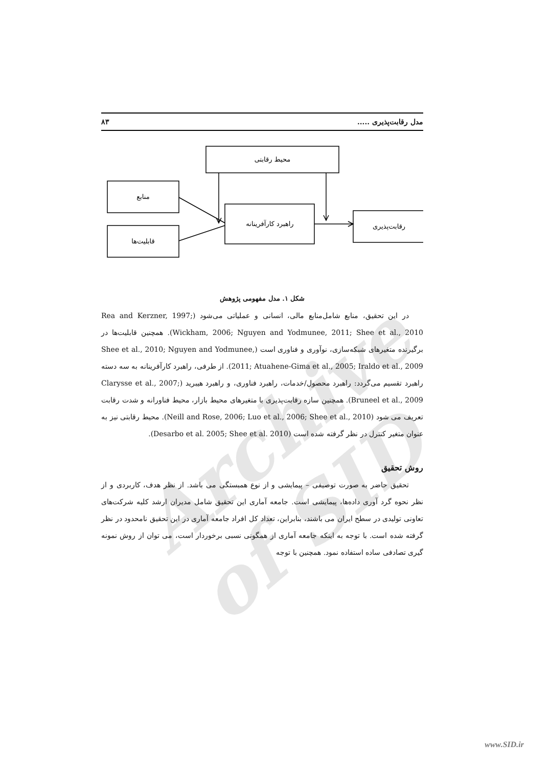Archive of SID
مدل رقابت‌پذیری ..... ۸۳
محیط رقابتی
منابع
قابلیت‌ها
راهبرد کارآفرینانه
رقابت‌پذیری
شکل ۱. مدل مفهومی پژوهش
در این تحقیق، منابع شامل‌منابع مالی، انسانی و عملیاتی می‌شود (Rea and Kerzner, 1997; Wickham, 2006; Nguyen and Yodmunee, 2011; Shee et al., 2010). همچنین قابلیت‌ها در برگیرنده متغیرهای شبکه‌سازی، نوآوری و فناوری است (Shee et al., 2010; Nguyen and Yodmunee, 2011; Atuahene-Gima et al., 2005; Iraldo et al., 2009). از طرفی، راهبرد کارآفرینانه به سه دسته راهبرد تقسیم می‌گردد: راهبرد محصول/خدمات، راهبرد فناوری، و راهبرد هیبرید (Clarysse et al., 2007; Bruneel et al., 2009). همچنین سازه رقابت‌پذیری با متغیرهای محیط بازار، محیط فناورانه و شدت رقابت تعریف می شود (Neill and Rose, 2006; Luo et al., 2006; Shee et al., 2010). محیط رقابتی نیز به عنوان متغیر کنترل در نظر گرفته شده است (Desarbo et al. 2005; Shee et al. 2010).
روش تحقیق
تحقیق حاضر به صورت توصیفی – پیمایشی و از نوع همبستگی می باشد. از نظر هدف، کاربردی و از نظر نحوه گرد آوری داده‌ها، پیمایشی است. جامعه آماری این تحقیق شامل مدیران ارشد کلیه شرکت‌های تعاونی تولیدی در سطح ایران می باشند، بنابراین، تعداد کل افراد جامعه آماری در این تحقیق نامحدود در نظر گرفته شده است. با توجه به اینکه جامعه آماری از همگونی نسبی برخوردار است، می توان از روش نمونه گیری تصادفی ساده استفاده نمود. همچنین با توجه
www.SID.ir